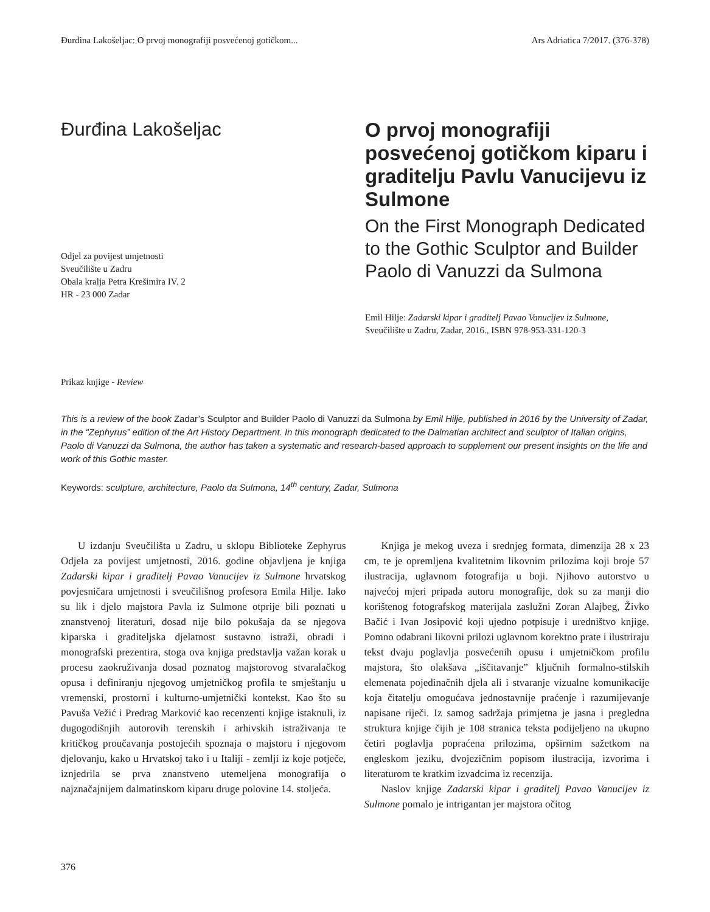Đurđina Lakošeljac: O prvoj monografiji posvećenoj gotičkom... Ars Adriatica 7/2017. (376-378)
Đurđina Lakošeljac
Odjel za povijest umjetnosti
Sveučilište u Zadru
Obala kralja Petra Krešimira IV. 2
HR - 23 000 Zadar
Prikaz knjige - Review
O prvoj monografiji posvećenoj gotičkom kiparu i graditelju Pavlu Vanucijevu iz Sulmone
On the First Monograph Dedicated to the Gothic Sculptor and Builder Paolo di Vanuzzi da Sulmona
Emil Hilje: Zadarski kipar i graditelj Pavao Vanucijev iz Sulmone, Sveučilište u Zadru, Zadar, 2016., ISBN 978-953-331-120-3
This is a review of the book Zadar’s Sculptor and Builder Paolo di Vanuzzi da Sulmona by Emil Hilje, published in 2016 by the University of Zadar, in the “Zephyrus” edition of the Art History Department. In this monograph dedicated to the Dalmatian architect and sculptor of Italian origins, Paolo di Vanuzzi da Sulmona, the author has taken a systematic and research-based approach to supplement our present insights on the life and work of this Gothic master.
Keywords: sculpture, architecture, Paolo da Sulmona, 14<sup>th</sup> century, Zadar, Sulmona
U izdanju Sveučilišta u Zadru, u sklopu Biblioteke Zephyrus Odjela za povijest umjetnosti, 2016. godine objavljena je knjiga Zadarski kipar i graditelj Pavao Vanucijev iz Sulmone hrvatskog povjesničara umjetnosti i sveučilišnog profesora Emila Hilje. Iako su lik i djelo majstora Pavla iz Sulmone otprije bili poznati u znanstvenoj literaturi, dosad nije bilo pokušaja da se njegova kiparska i graditeljska djelatnost sustavno istraži, obradi i monografski prezentira, stoga ova knjiga predstavlja važan korak u procesu zaokruživanja dosad poznatog majstorovog stvaralačkog opusa i definiranju njegovog umjetničkog profila te smještanju u vremenski, prostorni i kulturno-umjetnički kontekst. Kao što su Pavuša Vežić i Predrag Marković kao recenzenti knjige istaknuli, iz dugogodišnjih autorovih terenskih i arhivskih istraživanja te kritičkog proučavanja postojećih spoznaja o majstoru i njegovom djelovanju, kako u Hrvatskoj tako i u Italiji - zemlji iz koje potječe, iznjedrila se prva znanstveno utemeljena monografija o najznačajnijem dalmatinskom kiparu druge polovine 14. stoljeća.
Knjiga je mekog uveza i srednjeg formata, dimenzija 28 x 23 cm, te je opremljena kvalitetnim likovnim prilozima koji broje 57 ilustracija, uglavnom fotografija u boji. Njihovo autorstvo u najvećoj mjeri pripada autoru monografije, dok su za manji dio korištenog fotografskog materijala zaslužni Zoran Alajbeg, Živko Bačić i Ivan Josipović koji ujedno potpisuje i uredništvo knjige. Pomno odabrani likovni prilozi uglavnom korektno prate i ilustriraju tekst dvaju poglavlja posvećenih opusu i umjetničkom profilu majstora, što olakšava „iščitavanje” ključnih formalno-stilskih elemenata pojedinačnih djela ali i stvaranje vizualne komunikacije koja čitatelju omogućava jednostavnije praćenje i razumijevanje napisane riječi. Iz samog sadržaja primjetna je jasna i pregledna struktura knjige čijih je 108 stranica teksta podijeljeno na ukupno četiri poglavlja popraćena prilozima, opširnim sažetkom na engleskom jeziku, dvojezičnim popisom ilustracija, izvorima i literaturom te kratkim izvadcima iz recenzija.
Naslov knjige Zadarski kipar i graditelj Pavao Vanucijev iz Sulmone pomalo je intrigantan jer majstora očitog
376